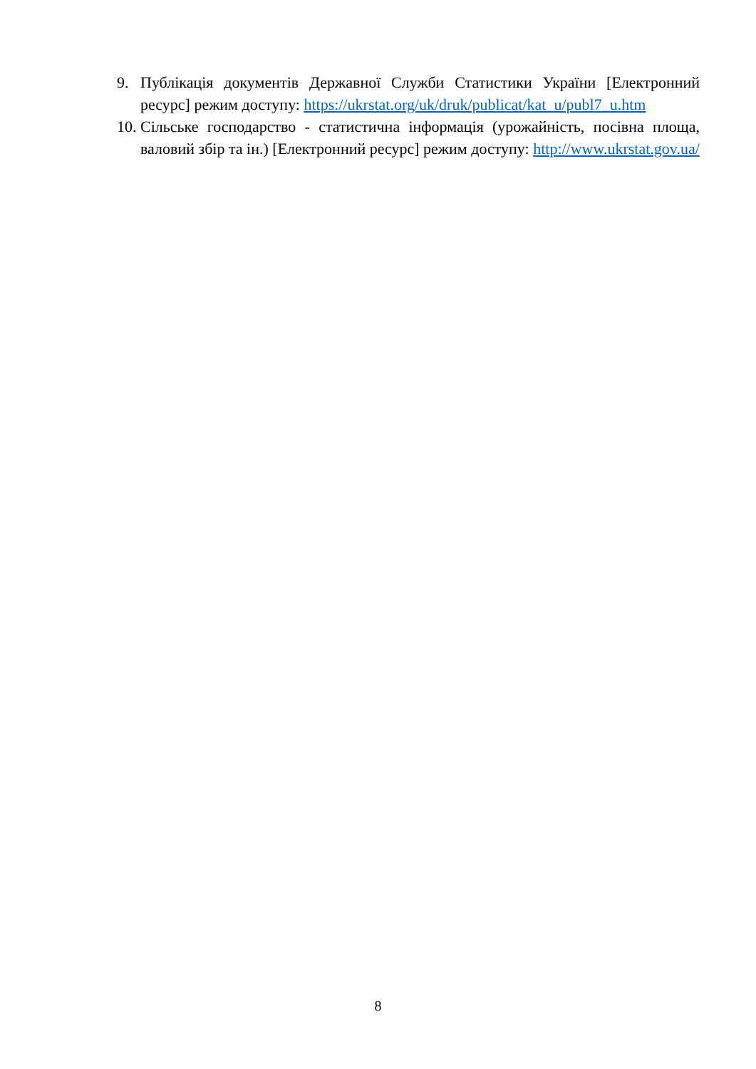9. Публікація документів Державної Служби Статистики України [Електронний ресурс] режим доступу: https://ukrstat.org/uk/druk/publicat/kat_u/publ7_u.htm
10.
Сільське господарство - статистична інформація (урожайність, посівна площа, валовий збір та ін.) [Електронний ресурс] режим доступу: http://www.ukrstat.gov.ua/
8